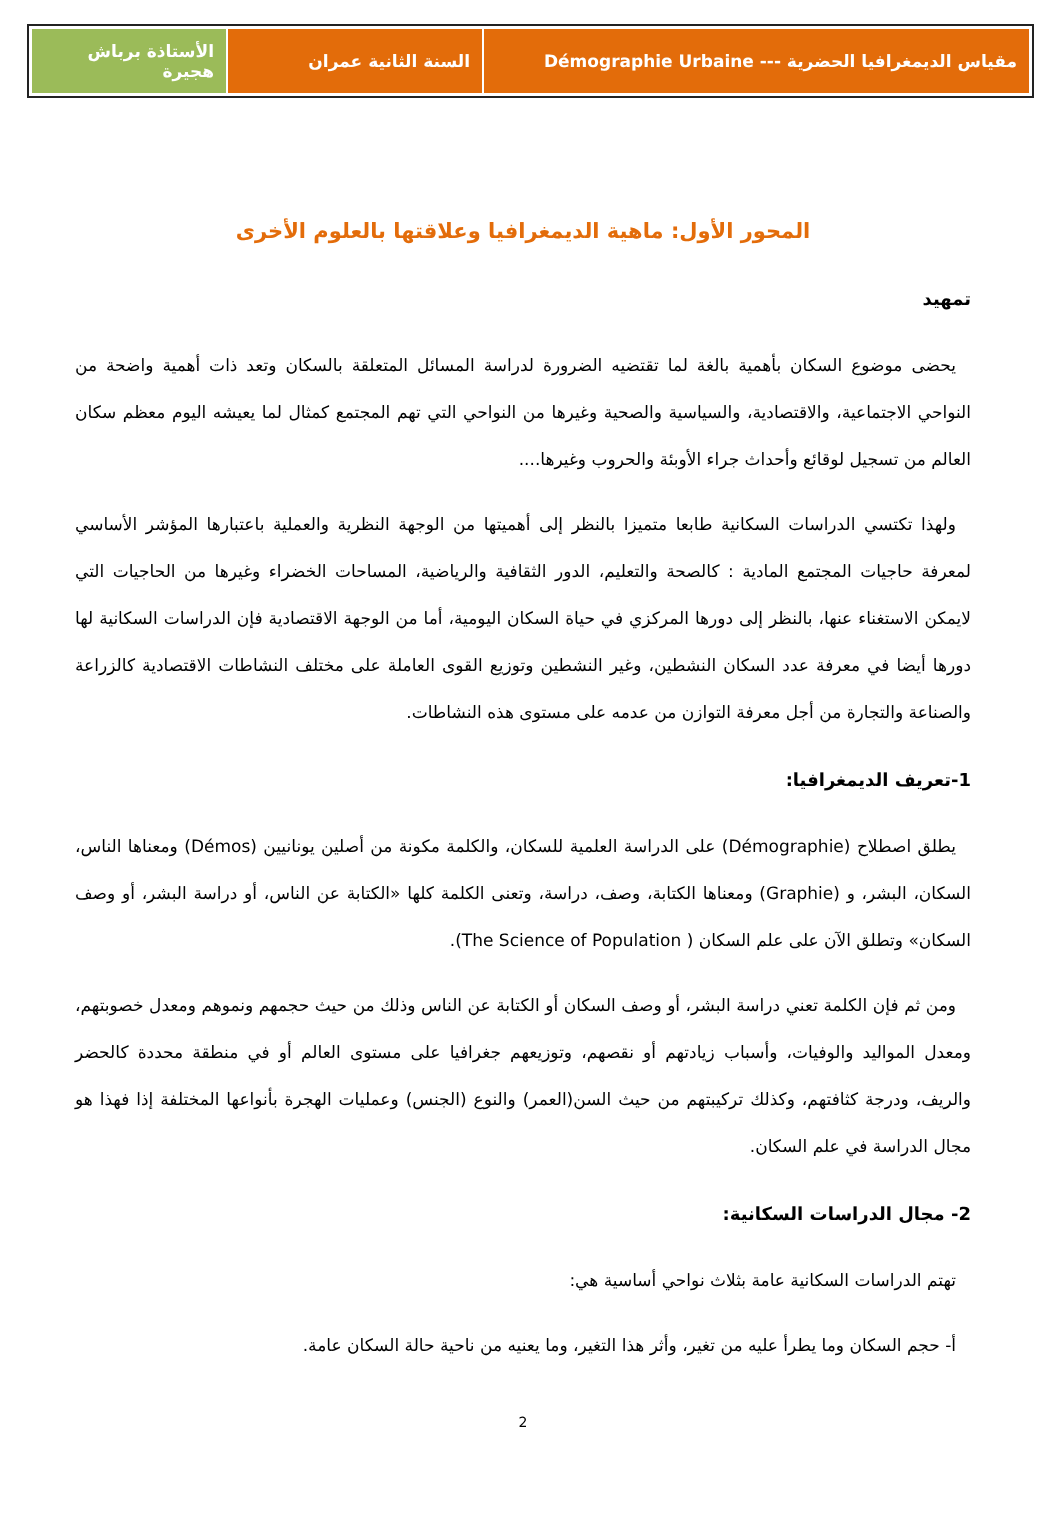مقياس الديمغرافيا الحضرية --- Démographie Urbaine
السنة الثانية عمران الأستاذة برباش هجيرة
المحور الأول: ماهية الديمغرافيا وعلاقتها بالعلوم الأخرى
تمهيد
يحضى موضوع السكان بأهمية بالغة لما تقتضيه الضرورة لدراسة المسائل المتعلقة بالسكان وتعد ذات أهمية واضحة من النواحي الاجتماعية، والاقتصادية، والسياسية والصحية وغيرها من النواحي التي تهم المجتمع كمثال لما يعيشه اليوم معظم سكان العالم من تسجيل لوقائع وأحداث جراء الأوبئة والحروب وغيرها....
ولهذا تكتسي الدراسات السكانية طابعا متميزا بالنظر إلى أهميتها من الوجهة النظرية والعملية باعتبارها المؤشر الأساسي لمعرفة حاجيات المجتمع المادية : كالصحة والتعليم، الدور الثقافية والرياضية، المساحات الخضراء وغيرها من الحاجيات التي لايمكن الاستغناء عنها، بالنظر إلى دورها المركزي في حياة السكان اليومية، أما من الوجهة الاقتصادية فإن الدراسات السكانية لها دورها أيضا في معرفة عدد السكان النشطين، وغير النشطين وتوزيع القوى العاملة على مختلف النشاطات الاقتصادية كالزراعة والصناعة والتجارة من أجل معرفة التوازن من عدمه على مستوى هذه النشاطات.
1-تعريف الديمغرافيا:
يطلق اصطلاح (Démographie) على الدراسة العلمية للسكان، والكلمة مكونة من أصلين يونانيين (Démos) ومعناها الناس، السكان، البشر، و (Graphie) ومعناها الكتابة، وصف، دراسة، وتعنى الكلمة كلها «الكتابة عن الناس، أو دراسة البشر، أو وصف السكان» وتطلق الآن على علم السكان ( The Science of Population).
ومن ثم فإن الكلمة تعني دراسة البشر، أو وصف السكان أو الكتابة عن الناس وذلك من حيث حجمهم ونموهم ومعدل خصوبتهم، ومعدل المواليد والوفيات، وأسباب زيادتهم أو نقصهم، وتوزيعهم جغرافيا على مستوى العالم أو في منطقة محددة كالحضر والريف، ودرجة كثافتهم، وكذلك تركيبتهم من حيث السن(العمر) والنوع (الجنس) وعمليات الهجرة بأنواعها المختلفة إذا فهذا هو مجال الدراسة في علم السكان.
2- مجال الدراسات السكانية:
تهتم الدراسات السكانية عامة بثلاث نواحي أساسية هي:
أ- حجم السكان وما يطرأ عليه من تغير، وأثر هذا التغير، وما يعنيه من ناحية حالة السكان عامة.
2